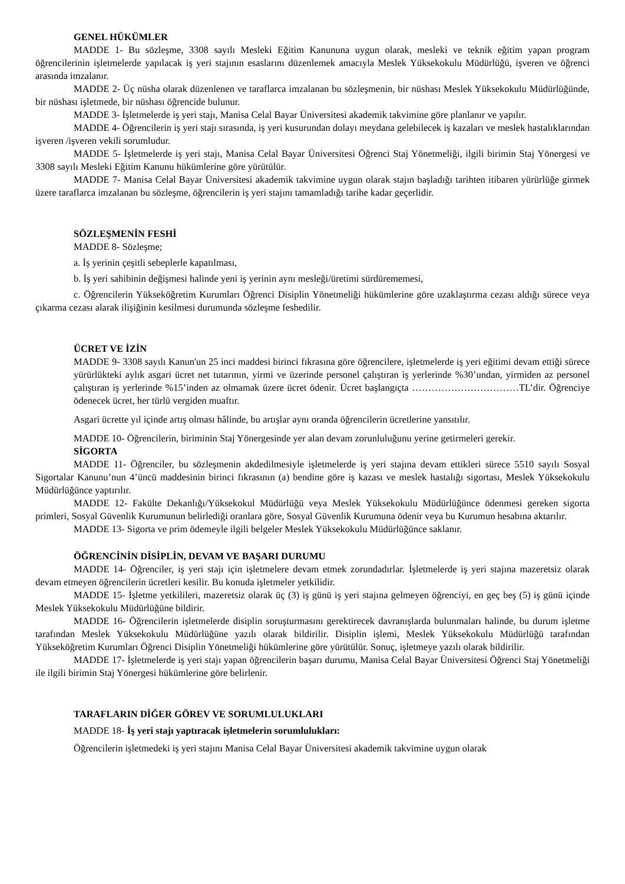GENEL HÜKÜMLER
MADDE 1- Bu sözleşme, 3308 sayılı Mesleki Eğitim Kanununa uygun olarak, mesleki ve teknik eğitim yapan program öğrencilerinin işletmelerde yapılacak iş yeri stajının esaslarını düzenlemek amacıyla Meslek Yüksekokulu Müdürlüğü, işveren ve öğrenci arasında imzalanır.
MADDE 2- Üç nüsha olarak düzenlenen ve taraflarca imzalanan bu sözleşmenin, bir nüshası Meslek Yüksekokulu Müdürlüğünde, bir nüshası işletmede, bir nüshası öğrencide bulunur.
MADDE 3- İşletmelerde iş yeri stajı, Manisa Celal Bayar Üniversitesi akademik takvimine göre planlanır ve yapılır.
MADDE 4- Öğrencilerin iş yeri stajı sırasında, iş yeri kusurundan dolayı meydana gelebilecek iş kazaları ve meslek hastalıklarından işveren /işveren vekili sorumludur.
MADDE 5- İşletmelerde iş yeri stajı, Manisa Celal Bayar Üniversitesi Öğrenci Staj Yönetmeliği, ilgili birimin Staj Yönergesi ve 3308 sayılı Mesleki Eğitim Kanunu hükümlerine göre yürütülür.
MADDE 7- Manisa Celal Bayar Üniversitesi akademik takvimine uygun olarak stajın başladığı tarihten itibaren yürürlüğe girmek üzere taraflarca imzalanan bu sözleşme, öğrencilerin iş yeri stajını tamamladığı tarihe kadar geçerlidir.
SÖZLEŞMENİN FESHİ
MADDE 8- Sözleşme;
a. İş yerinin çeşitli sebeplerle kapatılması,
b. İş yeri sahibinin değişmesi halinde yeni iş yerinin aynı mesleği/üretimi sürdürememesi,
c. Öğrencilerin Yükseköğretim Kurumları Öğrenci Disiplin Yönetmeliği hükümlerine göre uzaklaştırma cezası aldığı sürece veya çıkarma cezası alarak ilişiğinin kesilmesi durumunda sözleşme feshedilir.
ÜCRET VE İZİN
MADDE 9- 3308 sayılı Kanun'un 25 inci maddesi birinci fıkrasına göre öğrencilere, işletmelerde iş yeri eğitimi devam ettiği sürece yürürlükteki aylık asgari ücret net tutarının, yirmi ve üzerinde personel çalıştıran iş yerlerinde %30’undan, yirmiden az personel çalıştıran iş yerlerinde %15’inden az olmamak üzere ücret ödenir. Ücret başlangıçta ……………………………TL’dir. Öğrenciye ödenecek ücret, her türlü vergiden muaftır.
Asgari ücrette yıl içinde artış olması hâlinde, bu artışlar aynı oranda öğrencilerin ücretlerine yansıtılır.
MADDE 10- Öğrencilerin, biriminin Staj Yönergesinde yer alan devam zorunluluğunu yerine getirmeleri gerekir.
SİGORTA
MADDE 11- Öğrenciler, bu sözleşmenin akdedilmesiyle işletmelerde iş yeri stajına devam ettikleri sürece 5510 sayılı Sosyal Sigortalar Kanunu’nun 4’üncü maddesinin birinci fıkrasının (a) bendine göre iş kazası ve meslek hastalığı sigortası, Meslek Yüksekokulu Müdürlüğünce yaptırılır.
MADDE 12- Fakülte Dekanlığı/Yüksekokul Müdürlüğü veya Meslek Yüksekokulu Müdürlüğünce ödenmesi gereken sigorta primleri, Sosyal Güvenlik Kurumunun belirlediği oranlara göre, Sosyal Güvenlik Kurumuna ödenir veya bu Kurumun hesabına aktarılır.
MADDE 13- Sigorta ve prim ödemeyle ilgili belgeler Meslek Yüksekokulu Müdürlüğünce saklanır.
ÖĞRENCİNİN DİSİPLİN, DEVAM VE BAŞARI DURUMU
MADDE 14- Öğrenciler, iş yeri stajı için işletmelere devam etmek zorundadırlar. İşletmelerde iş yeri stajına mazeretsiz olarak devam etmeyen öğrencilerin ücretleri kesilir. Bu konuda işletmeler yetkilidir.
MADDE 15- İşletme yetkilileri, mazeretsiz olarak üç (3) iş günü iş yeri stajına gelmeyen öğrenciyi, en geç beş (5) iş günü içinde Meslek Yüksekokulu Müdürlüğüne bildirir.
MADDE 16- Öğrencilerin işletmelerde disiplin soruşturmasını gerektirecek davranışlarda bulunmaları halinde, bu durum işletme tarafından Meslek Yüksekokulu Müdürlüğüne yazılı olarak bildirilir. Disiplin işlemi, Meslek Yüksekokulu Müdürlüğü tarafından Yükseköğretim Kurumları Öğrenci Disiplin Yönetmeliği hükümlerine göre yürütülür. Sonuç, işletmeye yazılı olarak bildirilir.
MADDE 17- İşletmelerde iş yeri stajı yapan öğrencilerin başarı durumu, Manisa Celal Bayar Üniversitesi Öğrenci Staj Yönetmeliği ile ilgili birimin Staj Yönergesi hükümlerine göre belirlenir.
TARAFLARIN DİĞER GÖREV VE SORUMLULUKLARI
MADDE 18- İş yeri stajı yaptıracak işletmelerin sorumlulukları:
Öğrencilerin işletmedeki iş yeri stajını Manisa Celal Bayar Üniversitesi akademik takvimine uygun olarak